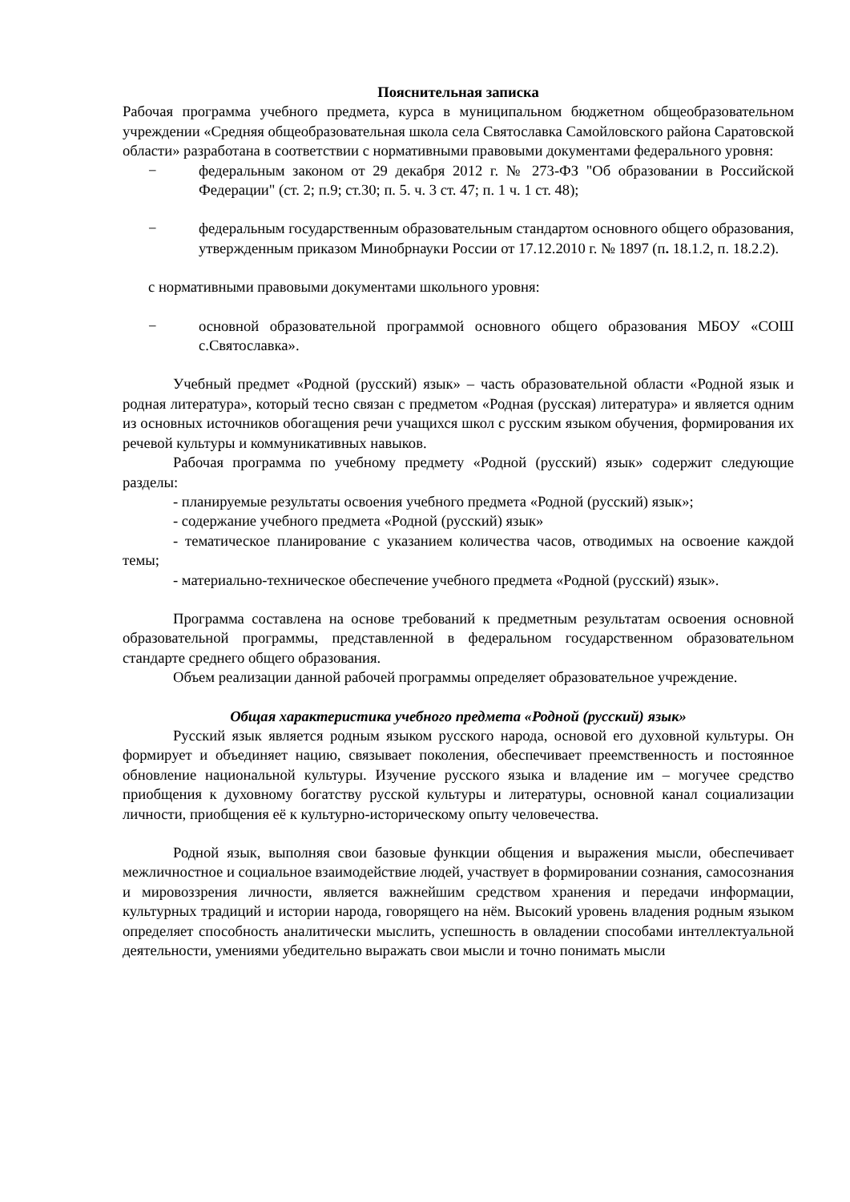Пояснительная записка
Рабочая программа учебного предмета, курса в муниципальном бюджетном общеобразовательном учреждении «Средняя общеобразовательная школа села Святославка Самойловского района Саратовской области» разработана в соответствии с нормативными правовыми документами федерального уровня:
− федеральным законом от 29 декабря 2012 г. № 273-ФЗ "Об образовании в Российской Федерации" (ст. 2; п.9; ст.30; п. 5. ч. 3 ст. 47; п. 1 ч. 1 ст. 48);
− федеральным государственным образовательным стандартом основного общего образования, утвержденным приказом Минобрнауки России от 17.12.2010 г. № 1897 (п. 18.1.2, п. 18.2.2).
с нормативными правовыми документами школьного уровня:
− основной образовательной программой основного общего образования МБОУ «СОШ с.Святославка».
Учебный предмет «Родной (русский) язык» – часть образовательной области «Родной язык и родная литература», который тесно связан с предметом «Родная (русская) литература» и является одним из основных источников обогащения речи учащихся школ с русским языком обучения, формирования их речевой культуры и коммуникативных навыков.
Рабочая программа по учебному предмету «Родной (русский) язык» содержит следующие разделы:
- планируемые результаты освоения учебного предмета «Родной (русский) язык»;
- содержание учебного предмета «Родной (русский) язык»
- тематическое планирование с указанием количества часов, отводимых на освоение каждой темы;
- материально-техническое обеспечение учебного предмета «Родной (русский) язык».
Программа составлена на основе требований к предметным результатам освоения основной образовательной программы, представленной в федеральном государственном образовательном стандарте среднего общего образования.
Объем реализации данной рабочей программы определяет образовательное учреждение.
Общая характеристика учебного предмета «Родной (русский) язык»
Русский язык является родным языком русского народа, основой его духовной культуры. Он формирует и объединяет нацию, связывает поколения, обеспечивает преемственность и постоянное обновление национальной культуры. Изучение русского языка и владение им – могучее средство приобщения к духовному богатству русской культуры и литературы, основной канал социализации личности, приобщения её к культурно-историческому опыту человечества.
Родной язык, выполняя свои базовые функции общения и выражения мысли, обеспечивает межличностное и социальное взаимодействие людей, участвует в формировании сознания, самосознания и мировоззрения личности, является важнейшим средством хранения и передачи информации, культурных традиций и истории народа, говорящего на нём. Высокий уровень владения родным языком определяет способность аналитически мыслить, успешность в овладении способами интеллектуальной деятельности, умениями убедительно выражать свои мысли и точно понимать мысли